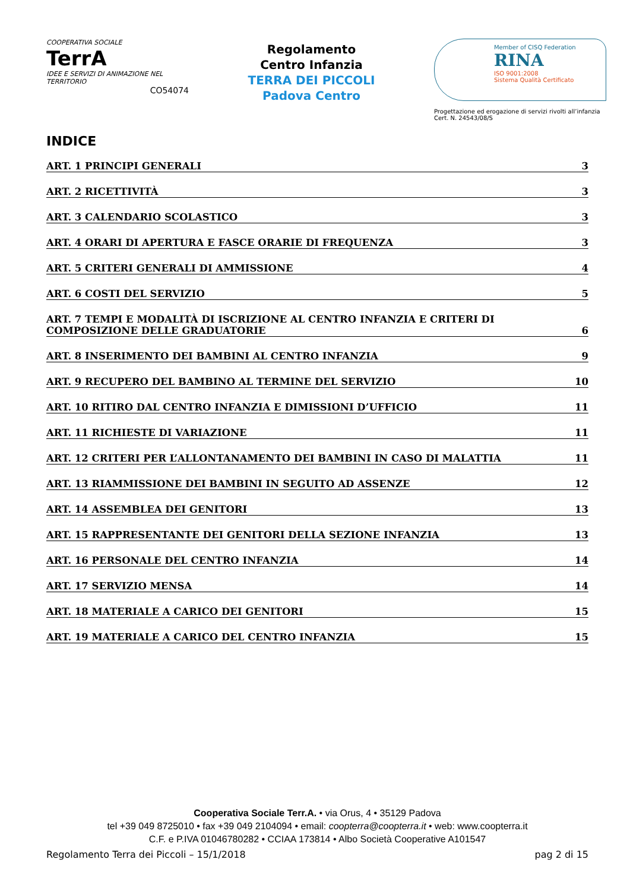COOPERATIVA SOCIALE
TerrA
IDEE E SERVIZI DI ANIMAZIONE NEL TERRITORIO
CO54074
Regolamento
Centro Infanzia
TERRA DEI PICCOLI
Padova Centro
Member of CISQ Federation
RINA
ISO 9001:2008
Sistema Qualità Certificato
Progettazione ed erogazione di servizi rivolti all’infanzia
Cert. N. 24543/08/S
INDICE
ART. 1 PRINCIPI GENERALI 3
ART. 2 RICETTIVITÀ 3
ART. 3 CALENDARIO SCOLASTICO 3
ART. 4 ORARI DI APERTURA E FASCE ORARIE DI FREQUENZA 3
ART. 5 CRITERI GENERALI DI AMMISSIONE 4
ART. 6 COSTI DEL SERVIZIO 5
ART. 7 TEMPI E MODALITÀ DI ISCRIZIONE AL CENTRO INFANZIA E CRITERI DI COMPOSIZIONE DELLE GRADUATORIE 6
ART. 8 INSERIMENTO DEI BAMBINI AL CENTRO INFANZIA 9
ART. 9 RECUPERO DEL BAMBINO AL TERMINE DEL SERVIZIO 10
ART. 10 RITIRO DAL CENTRO INFANZIA E DIMISSIONI D’UFFICIO 11
ART. 11 RICHIESTE DI VARIAZIONE 11
ART. 12 CRITERI PER L’ALLONTANAMENTO DEI BAMBINI IN CASO DI MALATTIA 11
ART. 13 RIAMMISSIONE DEI BAMBINI IN SEGUITO AD ASSENZE 12
ART. 14 ASSEMBLEA DEI GENITORI 13
ART. 15 RAPPRESENTANTE DEI GENITORI DELLA SEZIONE INFANZIA 13
ART. 16 PERSONALE DEL CENTRO INFANZIA 14
ART. 17 SERVIZIO MENSA 14
ART. 18 MATERIALE A CARICO DEI GENITORI 15
ART. 19 MATERIALE A CARICO DEL CENTRO INFANZIA 15
Cooperativa Sociale Terr.A. • via Orus, 4 • 35129 Padova
tel +39 049 8725010 • fax +39 049 2104094 • email: coopterra@coopterra.it • web: www.coopterra.it
C.F. e P.IVA 01046780282 • CCIAA 173814 • Albo Società Cooperative A101547
Regolamento Terra dei Piccoli – 15/1/2018 pag 2 di 15